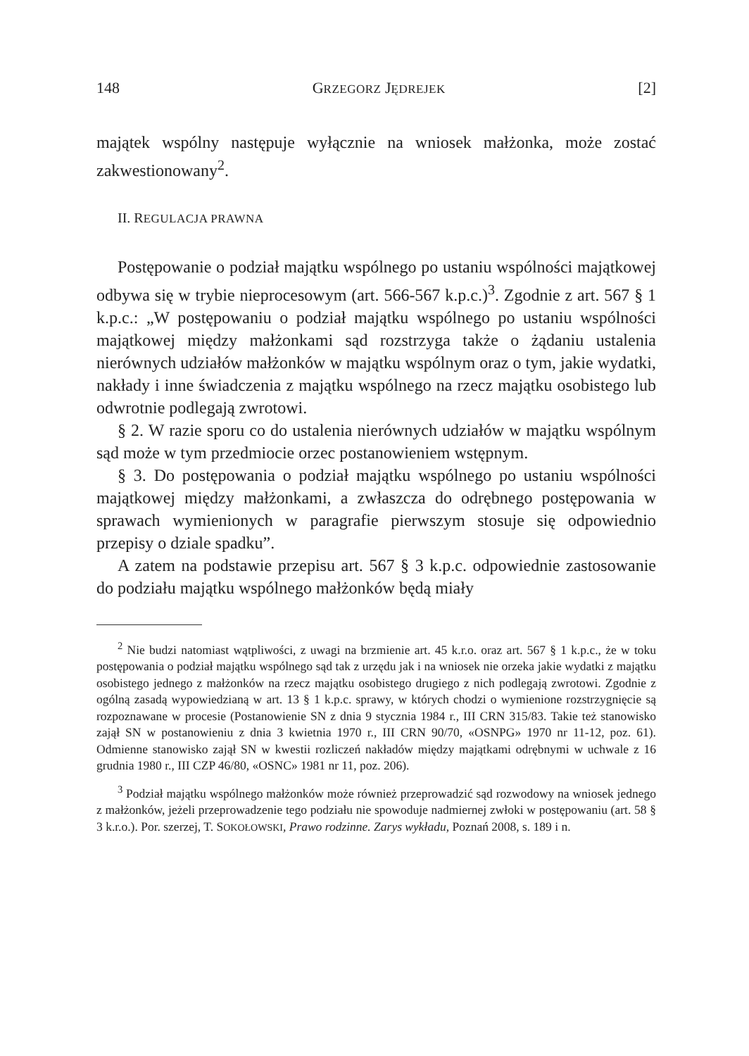148 GRZEGORZ JĘDREJEK [2]
majątek wspólny następuje wyłącznie na wniosek małżonka, może zostać zakwestionowany<sup>2</sup>.
II. REGULACJA PRAWNA
Postępowanie o podział majątku wspólnego po ustaniu wspólności majątkowej odbywa się w trybie nieprocesowym (art. 566-567 k.p.c.)<sup>3</sup>. Zgodnie z art. 567 § 1 k.p.c.: „W postępowaniu o podział majątku wspólnego po ustaniu wspólności majątkowej między małżonkami sąd rozstrzyga także o żądaniu ustalenia nierównych udziałów małżonków w majątku wspólnym oraz o tym, jakie wydatki, nakłady i inne świadczenia z majątku wspólnego na rzecz majątku osobistego lub odwrotnie podlegają zwrotowi.
§ 2. W razie sporu co do ustalenia nierównych udziałów w majątku wspólnym sąd może w tym przedmiocie orzec postanowieniem wstępnym.
§ 3. Do postępowania o podział majątku wspólnego po ustaniu wspólności majątkowej między małżonkami, a zwłaszcza do odrębnego postępowania w sprawach wymienionych w paragrafie pierwszym stosuje się odpowiednio przepisy o dziale spadku”.
A zatem na podstawie przepisu art. 567 § 3 k.p.c. odpowiednie zastosowanie do podziału majątku wspólnego małżonków będą miały
<sup>2</sup> Nie budzi natomiast wątpliwości, z uwagi na brzmienie art. 45 k.r.o. oraz art. 567 § 1 k.p.c., że w toku postępowania o podział majątku wspólnego sąd tak z urzędu jak i na wniosek nie orzeka jakie wydatki z majątku osobistego jednego z małżonków na rzecz majątku osobistego drugiego z nich podlegają zwrotowi. Zgodnie z ogólną zasadą wypowiedzianą w art. 13 § 1 k.p.c. sprawy, w których chodzi o wymienione rozstrzygnięcie są rozpoznawane w procesie (Postanowienie SN z dnia 9 stycznia 1984 r., III CRN 315/83. Takie też stanowisko zajął SN w postanowieniu z dnia 3 kwietnia 1970 r., III CRN 90/70, «OSNPG» 1970 nr 11-12, poz. 61). Odmienne stanowisko zajął SN w kwestii rozliczeń nakładów między majątkami odrębnymi w uchwale z 16 grudnia 1980 r., III CZP 46/80, «OSNC» 1981 nr 11, poz. 206).
<sup>3</sup> Podział majątku wspólnego małżonków może również przeprowadzić sąd rozwodowy na wniosek jednego z małżonków, jeżeli przeprowadzenie tego podziału nie spowoduje nadmiernej zwłoki w postępowaniu (art. 58 § 3 k.r.o.). Por. szerzej, T. SOKOŁOWSKI, Prawo rodzinne. Zarys wykładu, Poznań 2008, s. 189 i n.